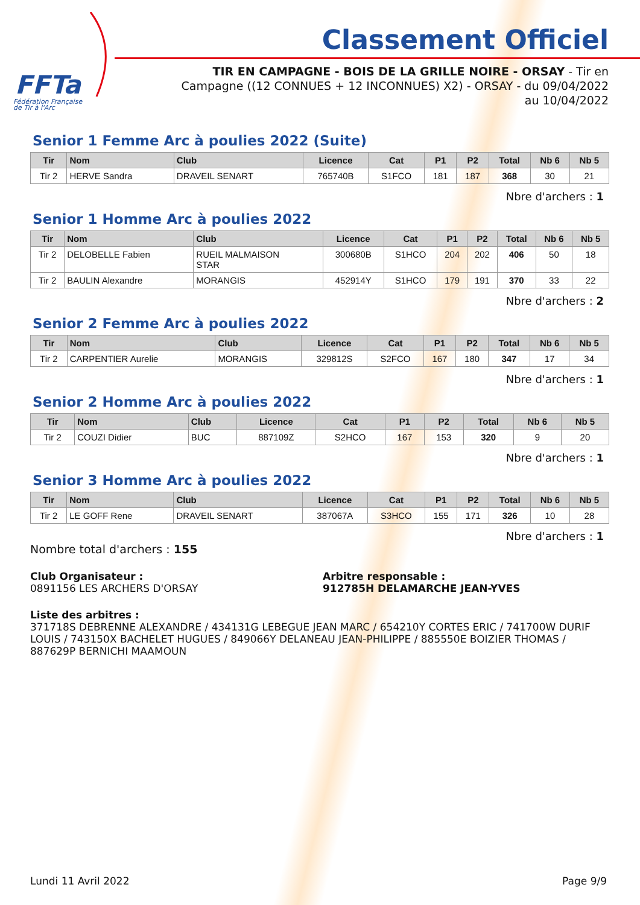FFTa
Fédération Française
de Tir à l'Arc
Classement Officiel
TIR EN CAMPAGNE - BOIS DE LA GRILLE NOIRE - ORSAY - Tir en Campagne ((12 CONNUES + 12 INCONNUES) X2) - ORSAY - du 09/04/2022 au 10/04/2022
Senior 1 Femme Arc à poulies 2022 (Suite)
| Tir | Nom | Club | Licence | Cat | P1 | P2 | Total | Nb 6 | Nb 5 |
| --- | --- | --- | --- | --- | --- | --- | --- | --- | --- |
| Tir 2 | HERVE Sandra | DRAVEIL SENART | 765740B | S1FCO | 181 | 187 | 368 | 30 | 21 |
Nbre d'archers : 1
Senior 1 Homme Arc à poulies 2022
| Tir | Nom | Club | Licence | Cat | P1 | P2 | Total | Nb 6 | Nb 5 |
| --- | --- | --- | --- | --- | --- | --- | --- | --- | --- |
| Tir 2 | DELOBELLE Fabien | RUEIL MALMAISON STAR | 300680B | S1HCO | 204 | 202 | 406 | 50 | 18 |
| Tir 2 | BAULIN Alexandre | MORANGIS | 452914Y | S1HCO | 179 | 191 | 370 | 33 | 22 |
Nbre d'archers : 2
Senior 2 Femme Arc à poulies 2022
| Tir | Nom | Club | Licence | Cat | P1 | P2 | Total | Nb 6 | Nb 5 |
| --- | --- | --- | --- | --- | --- | --- | --- | --- | --- |
| Tir 2 | CARPENTIER Aurelie | MORANGIS | 329812S | S2FCO | 167 | 180 | 347 | 17 | 34 |
Nbre d'archers : 1
Senior 2 Homme Arc à poulies 2022
| Tir | Nom | Club | Licence | Cat | P1 | P2 | Total | Nb 6 | Nb 5 |
| --- | --- | --- | --- | --- | --- | --- | --- | --- | --- |
| Tir 2 | COUZI Didier | BUC | 887109Z | S2HCO | 167 | 153 | 320 | 9 | 20 |
Nbre d'archers : 1
Senior 3 Homme Arc à poulies 2022
| Tir | Nom | Club | Licence | Cat | P1 | P2 | Total | Nb 6 | Nb 5 |
| --- | --- | --- | --- | --- | --- | --- | --- | --- | --- |
| Tir 2 | LE GOFF Rene | DRAVEIL SENART | 387067A | S3HCO | 155 | 171 | 326 | 10 | 28 |
Nbre d'archers : 1
Nombre total d'archers : 155
Club Organisateur :
0891156 LES ARCHERS D'ORSAY
Arbitre responsable :
912785H DELAMARCHE JEAN-YVES
Liste des arbitres :
371718S DEBRENNE ALEXANDRE / 434131G LEBEGUE JEAN MARC / 654210Y CORTES ERIC / 741700W DURIF LOUIS / 743150X BACHELET HUGUES / 849066Y DELANEAU JEAN-PHILIPPE / 885550E BOIZIER THOMAS / 887629P BERNICHI MAAMOUN
Lundi 11 Avril 2022 Page 9/9